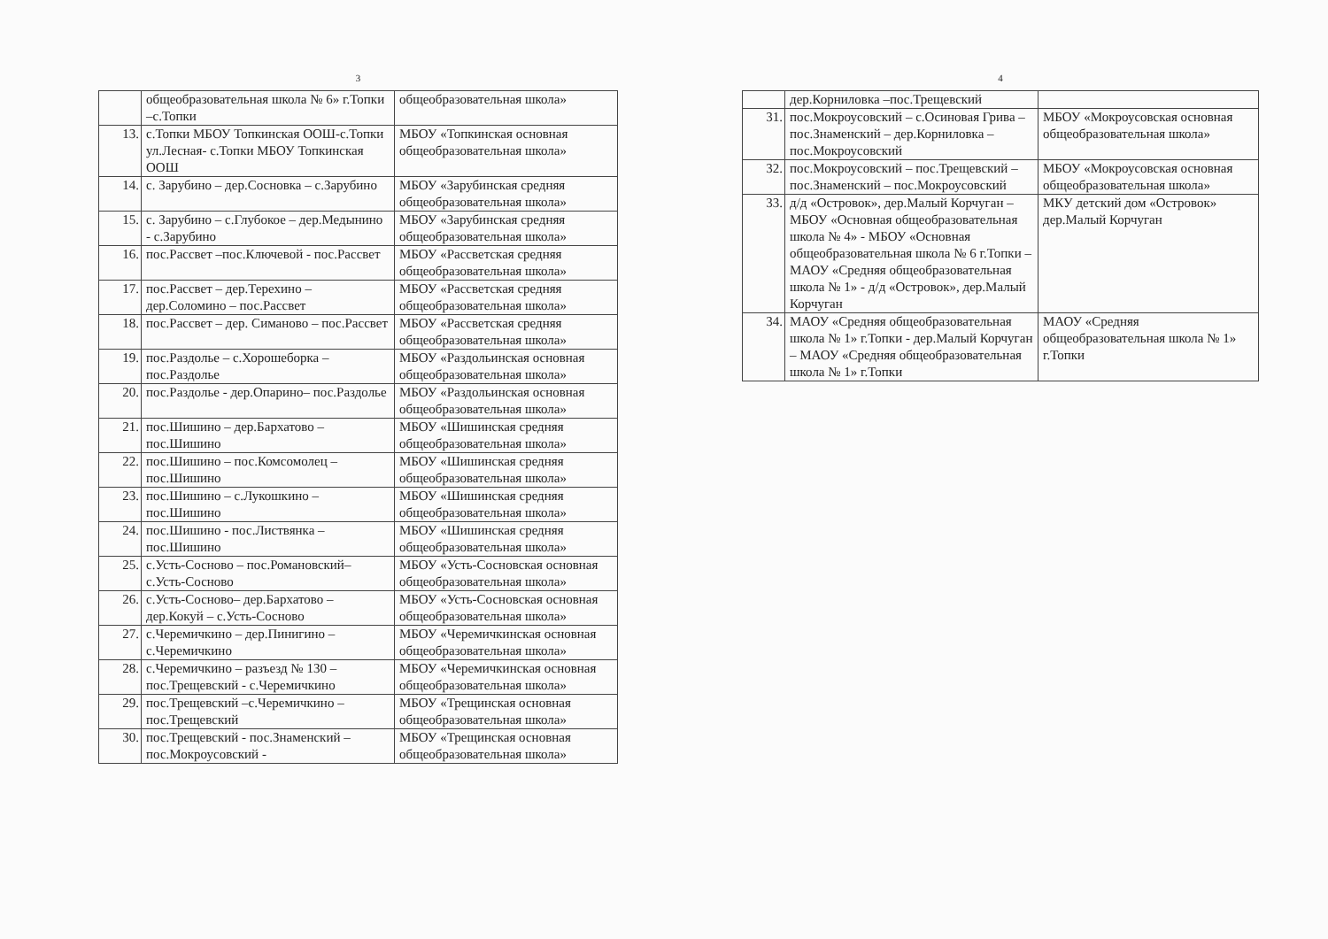3
| | общеобразовательная школа № 6» г.Топки –с.Топки | общеобразовательная школа» |
| 13. | с.Топки МБОУ Топкинская ООШ-с.Топки ул.Лесная- с.Топки МБОУ Топкинская ООШ | МБОУ «Топкинская основная общеобразовательная школа» |
| 14. | с. Зарубино – дер.Сосновка – с.Зарубино | МБОУ «Зарубинская средняя общеобразовательная школа» |
| 15. | с. Зарубино – с.Глубокое – дер.Медынино - с.Зарубино | МБОУ «Зарубинская средняя общеобразовательная школа» |
| 16. | пос.Рассвет –пос.Ключевой - пос.Рассвет | МБОУ «Рассветская средняя общеобразовательная школа» |
| 17. | пос.Рассвет – дер.Терехино – дер.Соломино – пос.Рассвет | МБОУ «Рассветская средняя общеобразовательная школа» |
| 18. | пос.Рассвет – дер. Симаново – пос.Рассвет | МБОУ «Рассветская средняя общеобразовательная школа» |
| 19. | пос.Раздолье – с.Хорошеборка – пос.Раздолье | МБОУ «Раздольинская основная общеобразовательная школа» |
| 20. | пос.Раздолье - дер.Опарино– пос.Раздолье | МБОУ «Раздольинская основная общеобразовательная школа» |
| 21. | пос.Шишино – дер.Бархатово – пос.Шишино | МБОУ «Шишинская средняя общеобразовательная школа» |
| 22. | пос.Шишино – пос.Комсомолец – пос.Шишино | МБОУ «Шишинская средняя общеобразовательная школа» |
| 23. | пос.Шишино – с.Лукошкино – пос.Шишино | МБОУ «Шишинская средняя общеобразовательная школа» |
| 24. | пос.Шишино - пос.Листвянка – пос.Шишино | МБОУ «Шишинская средняя общеобразовательная школа» |
| 25. | с.Усть-Сосново – пос.Романовский– с.Усть-Сосново | МБОУ «Усть-Сосновская основная общеобразовательная школа» |
| 26. | с.Усть-Сосново– дер.Бархатово – дер.Кокуй – с.Усть-Сосново | МБОУ «Усть-Сосновская основная общеобразовательная школа» |
| 27. | с.Черемичкино – дер.Пинигино – с.Черемичкино | МБОУ «Черемичкинская основная общеобразовательная школа» |
| 28. | с.Черемичкино – разъезд № 130 – пос.Трещевский - с.Черемичкино | МБОУ «Черемичкинская основная общеобразовательная школа» |
| 29. | пос.Трещевский –с.Черемичкино – пос.Трещевский | МБОУ «Трещинская основная общеобразовательная школа» |
| 30. | пос.Трещевский - пос.Знаменский – пос.Мокроусовский - | МБОУ «Трещинская основная общеобразовательная школа» |
4
| | дер.Корниловка –пос.Трещевский | |
| 31. | пос.Мокроусовский – с.Осиновая Грива – пос.Знаменский – дер.Корниловка – пос.Мокроусовский | МБОУ «Мокроусовская основная общеобразовательная школа» |
| 32. | пос.Мокроусовский – пос.Трещевский –пос.Знаменский – пос.Мокроусовский | МБОУ «Мокроусовская основная общеобразовательная школа» |
| 33. | д/д «Островок», дер.Малый Корчуган – МБОУ «Основная общеобразовательная школа № 4» - МБОУ «Основная общеобразовательная школа № 6 г.Топки – МАОУ «Средняя общеобразовательная школа № 1» - д/д «Островок», дер.Малый Корчуган | МКУ детский дом «Островок» дер.Малый Корчуган |
| 34. | МАОУ «Средняя общеобразовательная школа № 1» г.Топки - дер.Малый Корчуган – МАОУ «Средняя общеобразовательная школа № 1» г.Топки | МАОУ «Средняя общеобразовательная школа № 1» г.Топки |